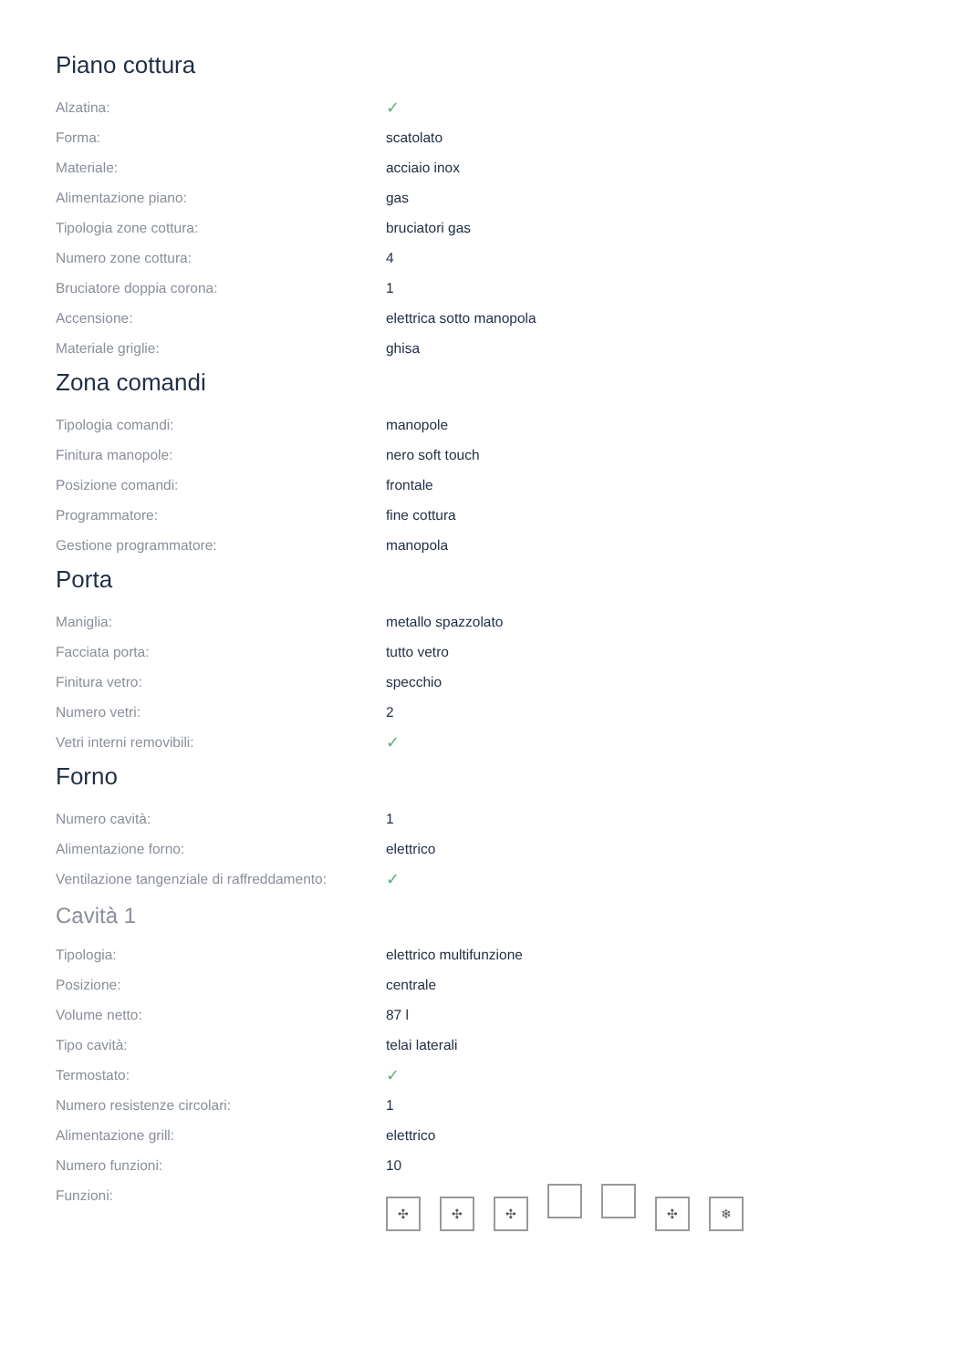Piano cottura
| Alzatina: | ✓ |
| Forma: | scatolato |
| Materiale: | acciaio inox |
| Alimentazione piano: | gas |
| Tipologia zone cottura: | bruciatori gas |
| Numero zone cottura: | 4 |
| Bruciatore doppia corona: | 1 |
| Accensione: | elettrica sotto manopola |
| Materiale griglie: | ghisa |
Zona comandi
| Tipologia comandi: | manopole |
| Finitura manopole: | nero soft touch |
| Posizione comandi: | frontale |
| Programmatore: | fine cottura |
| Gestione programmatore: | manopola |
Porta
| Maniglia: | metallo spazzolato |
| Facciata porta: | tutto vetro |
| Finitura vetro: | specchio |
| Numero vetri: | 2 |
| Vetri interni removibili: | ✓ |
Forno
| Numero cavità: | 1 |
| Alimentazione forno: | elettrico |
| Ventilazione tangenziale di raffreddamento: | ✓ |
Cavità 1
| Tipologia: | elettrico multifunzione |
| Posizione: | centrale |
| Volume netto: | 87 l |
| Tipo cavità: | telai laterali |
| Termostato: | ✓ |
| Numero resistenze circolari: | 1 |
| Alimentazione grill: | elettrico |
| Numero funzioni: | 10 |
| Funzioni: | ✣ ✣ ✣ ✣ ❄ |